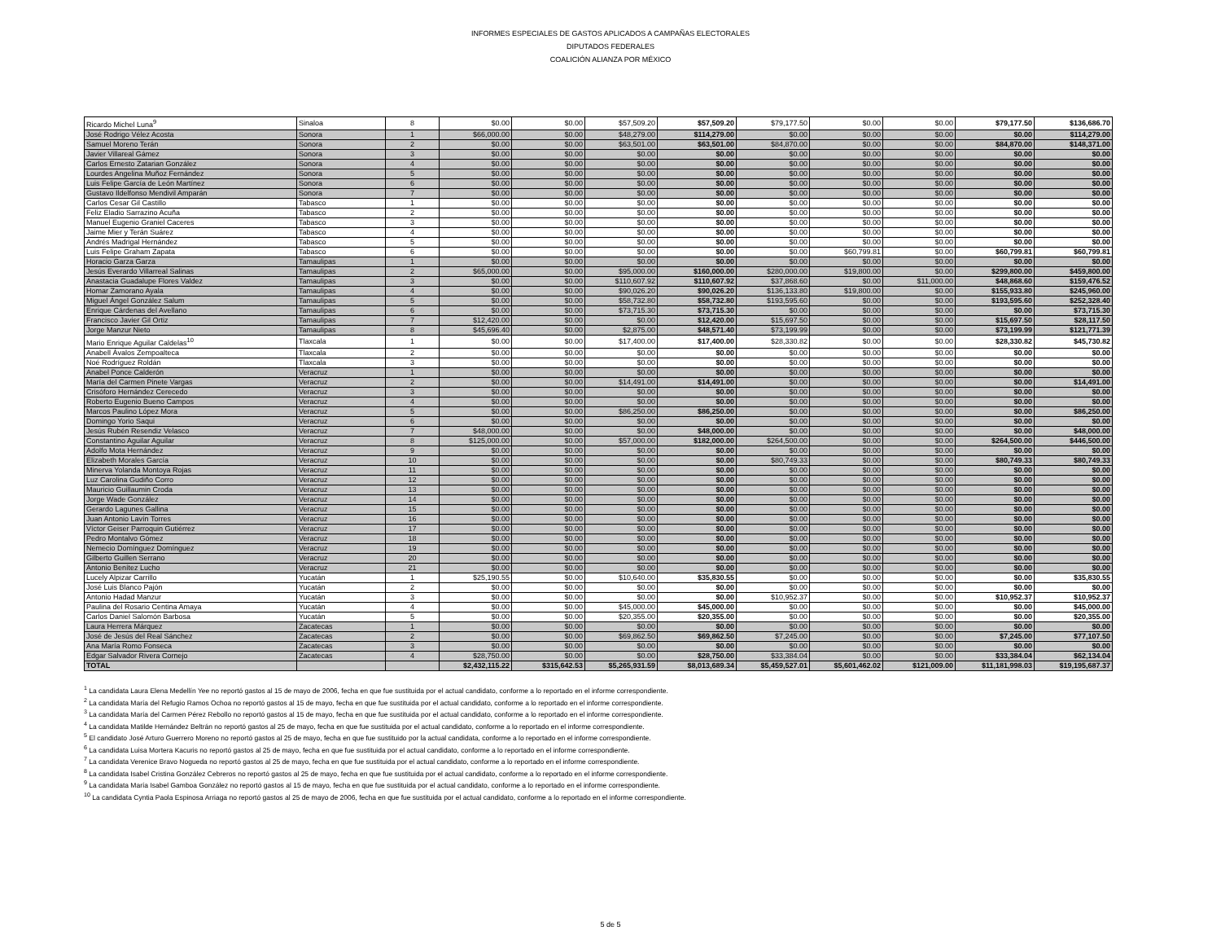INFORMES ESPECIALES DE GASTOS APLICADOS A CAMPAÑAS ELECTORALES
DIPUTADOS FEDERALES
COALICIÓN ALIANZA POR MÉXICO
| Ricardo Michel Luna<sup>9</sup> | Sinaloa | 8 | $0.00 | $0.00 | $57,509.20 | $57,509.20 | $79,177.50 | $0.00 | $0.00 | $79,177.50 | $136,686.70 |
| José Rodrigo Vélez Acosta | Sonora | 1 | $66,000.00 | $0.00 | $48,279.00 | $114,279.00 | $0.00 | $0.00 | $0.00 | $0.00 | $114,279.00 |
| Samuel Moreno Terán | Sonora | 2 | $0.00 | $0.00 | $63,501.00 | $63,501.00 | $84,870.00 | $0.00 | $0.00 | $84,870.00 | $148,371.00 |
| Javier Villareal Gámez | Sonora | 3 | $0.00 | $0.00 | $0.00 | $0.00 | $0.00 | $0.00 | $0.00 | $0.00 | $0.00 |
| Carlos Ernesto Zatarian González | Sonora | 4 | $0.00 | $0.00 | $0.00 | $0.00 | $0.00 | $0.00 | $0.00 | $0.00 | $0.00 |
| Lourdes Angelina Muñoz Fernández | Sonora | 5 | $0.00 | $0.00 | $0.00 | $0.00 | $0.00 | $0.00 | $0.00 | $0.00 | $0.00 |
| Luis Felipe García de León Martínez | Sonora | 6 | $0.00 | $0.00 | $0.00 | $0.00 | $0.00 | $0.00 | $0.00 | $0.00 | $0.00 |
| Gustavo Ildelfonso Mendivil Amparán | Sonora | 7 | $0.00 | $0.00 | $0.00 | $0.00 | $0.00 | $0.00 | $0.00 | $0.00 | $0.00 |
| Carlos Cesar Gil Castillo | Tabasco | 1 | $0.00 | $0.00 | $0.00 | $0.00 | $0.00 | $0.00 | $0.00 | $0.00 | $0.00 |
| Feliz Eladio Sarrazino Acuña | Tabasco | 2 | $0.00 | $0.00 | $0.00 | $0.00 | $0.00 | $0.00 | $0.00 | $0.00 | $0.00 |
| Manuel Eugenio Graniel Caceres | Tabasco | 3 | $0.00 | $0.00 | $0.00 | $0.00 | $0.00 | $0.00 | $0.00 | $0.00 | $0.00 |
| Jaime Mier y Terán Suárez | Tabasco | 4 | $0.00 | $0.00 | $0.00 | $0.00 | $0.00 | $0.00 | $0.00 | $0.00 | $0.00 |
| Andrés Madrigal Hernández | Tabasco | 5 | $0.00 | $0.00 | $0.00 | $0.00 | $0.00 | $0.00 | $0.00 | $0.00 | $0.00 |
| Luis Felipe Graham Zapata | Tabasco | 6 | $0.00 | $0.00 | $0.00 | $0.00 | $0.00 | $60,799.81 | $0.00 | $60,799.81 | $60,799.81 |
| Horacio Garza Garza | Tamaulipas | 1 | $0.00 | $0.00 | $0.00 | $0.00 | $0.00 | $0.00 | $0.00 | $0.00 | $0.00 |
| Jesús Everardo Villarreal Salinas | Tamaulipas | 2 | $65,000.00 | $0.00 | $95,000.00 | $160,000.00 | $280,000.00 | $19,800.00 | $0.00 | $299,800.00 | $459,800.00 |
| Anastacia Guadalupe Flores Valdez | Tamaulipas | 3 | $0.00 | $0.00 | $110,607.92 | $110,607.92 | $37,868.60 | $0.00 | $11,000.00 | $48,868.60 | $159,476.52 |
| Homar Zamorano Ayala | Tamaulipas | 4 | $0.00 | $0.00 | $90,026.20 | $90,026.20 | $136,133.80 | $19,800.00 | $0.00 | $155,933.80 | $245,960.00 |
| Miguel Ángel González Salum | Tamaulipas | 5 | $0.00 | $0.00 | $58,732.80 | $58,732.80 | $193,595.60 | $0.00 | $0.00 | $193,595.60 | $252,328.40 |
| Enrique Cárdenas del Avellano | Tamaulipas | 6 | $0.00 | $0.00 | $73,715.30 | $73,715.30 | $0.00 | $0.00 | $0.00 | $0.00 | $73,715.30 |
| Francisco Javier Gil Ortiz | Tamaulipas | 7 | $12,420.00 | $0.00 | $0.00 | $12,420.00 | $15,697.50 | $0.00 | $0.00 | $15,697.50 | $28,117.50 |
| Jorge Manzur Nieto | Tamaulipas | 8 | $45,696.40 | $0.00 | $2,875.00 | $48,571.40 | $73,199.99 | $0.00 | $0.00 | $73,199.99 | $121,771.39 |
| Mario Enrique Aguilar Caldelas<sup>10</sup> | Tlaxcala | 1 | $0.00 | $0.00 | $17,400.00 | $17,400.00 | $28,330.82 | $0.00 | $0.00 | $28,330.82 | $45,730.82 |
| Anabell Ávalos Zempoalteca | Tlaxcala | 2 | $0.00 | $0.00 | $0.00 | $0.00 | $0.00 | $0.00 | $0.00 | $0.00 | $0.00 |
| Noé Rodríguez Roldán | Tlaxcala | 3 | $0.00 | $0.00 | $0.00 | $0.00 | $0.00 | $0.00 | $0.00 | $0.00 | $0.00 |
| Anabel Ponce Calderón | Veracruz | 1 | $0.00 | $0.00 | $0.00 | $0.00 | $0.00 | $0.00 | $0.00 | $0.00 | $0.00 |
| María del Carmen Pinete Vargas | Veracruz | 2 | $0.00 | $0.00 | $14,491.00 | $14,491.00 | $0.00 | $0.00 | $0.00 | $0.00 | $14,491.00 |
| Crisóforo Hernández Cerecedo | Veracruz | 3 | $0.00 | $0.00 | $0.00 | $0.00 | $0.00 | $0.00 | $0.00 | $0.00 | $0.00 |
| Roberto Eugenio Bueno Campos | Veracruz | 4 | $0.00 | $0.00 | $0.00 | $0.00 | $0.00 | $0.00 | $0.00 | $0.00 | $0.00 |
| Marcos Paulino López Mora | Veracruz | 5 | $0.00 | $0.00 | $86,250.00 | $86,250.00 | $0.00 | $0.00 | $0.00 | $0.00 | $86,250.00 |
| Domingo Yorio Saqui | Veracruz | 6 | $0.00 | $0.00 | $0.00 | $0.00 | $0.00 | $0.00 | $0.00 | $0.00 | $0.00 |
| Jesús Rubén Resendiz Velasco | Veracruz | 7 | $48,000.00 | $0.00 | $0.00 | $48,000.00 | $0.00 | $0.00 | $0.00 | $0.00 | $48,000.00 |
| Constantino Aguilar Aguilar | Veracruz | 8 | $125,000.00 | $0.00 | $57,000.00 | $182,000.00 | $264,500.00 | $0.00 | $0.00 | $264,500.00 | $446,500.00 |
| Adolfo Mota Hernández | Veracruz | 9 | $0.00 | $0.00 | $0.00 | $0.00 | $0.00 | $0.00 | $0.00 | $0.00 | $0.00 |
| Elizabeth Morales García | Veracruz | 10 | $0.00 | $0.00 | $0.00 | $0.00 | $80,749.33 | $0.00 | $0.00 | $80,749.33 | $80,749.33 |
| Minerva Yolanda Montoya Rojas | Veracruz | 11 | $0.00 | $0.00 | $0.00 | $0.00 | $0.00 | $0.00 | $0.00 | $0.00 | $0.00 |
| Luz Carolina Gudiño Corro | Veracruz | 12 | $0.00 | $0.00 | $0.00 | $0.00 | $0.00 | $0.00 | $0.00 | $0.00 | $0.00 |
| Mauricio Guillaumin Croda | Veracruz | 13 | $0.00 | $0.00 | $0.00 | $0.00 | $0.00 | $0.00 | $0.00 | $0.00 | $0.00 |
| Jorge Wade González | Veracruz | 14 | $0.00 | $0.00 | $0.00 | $0.00 | $0.00 | $0.00 | $0.00 | $0.00 | $0.00 |
| Gerardo Lagunes Gallina | Veracruz | 15 | $0.00 | $0.00 | $0.00 | $0.00 | $0.00 | $0.00 | $0.00 | $0.00 | $0.00 |
| Juan Antonio Lavín Torres | Veracruz | 16 | $0.00 | $0.00 | $0.00 | $0.00 | $0.00 | $0.00 | $0.00 | $0.00 | $0.00 |
| Víctor Geiser Parroquin Gutiérrez | Veracruz | 17 | $0.00 | $0.00 | $0.00 | $0.00 | $0.00 | $0.00 | $0.00 | $0.00 | $0.00 |
| Pedro Montalvo Gómez | Veracruz | 18 | $0.00 | $0.00 | $0.00 | $0.00 | $0.00 | $0.00 | $0.00 | $0.00 | $0.00 |
| Nemecio Domínguez Domínguez | Veracruz | 19 | $0.00 | $0.00 | $0.00 | $0.00 | $0.00 | $0.00 | $0.00 | $0.00 | $0.00 |
| Gilberto Guillen Serrano | Veracruz | 20 | $0.00 | $0.00 | $0.00 | $0.00 | $0.00 | $0.00 | $0.00 | $0.00 | $0.00 |
| Antonio Benítez Lucho | Veracruz | 21 | $0.00 | $0.00 | $0.00 | $0.00 | $0.00 | $0.00 | $0.00 | $0.00 | $0.00 |
| Lucely Alpizar Carrillo | Yucatán | 1 | $25,190.55 | $0.00 | $10,640.00 | $35,830.55 | $0.00 | $0.00 | $0.00 | $0.00 | $35,830.55 |
| José Luis Blanco Pajón | Yucatán | 2 | $0.00 | $0.00 | $0.00 | $0.00 | $0.00 | $0.00 | $0.00 | $0.00 | $0.00 |
| Antonio Hadad Manzur | Yucatán | 3 | $0.00 | $0.00 | $0.00 | $0.00 | $10,952.37 | $0.00 | $0.00 | $10,952.37 | $10,952.37 |
| Paulina del Rosario Centina Amaya | Yucatán | 4 | $0.00 | $0.00 | $45,000.00 | $45,000.00 | $0.00 | $0.00 | $0.00 | $0.00 | $45,000.00 |
| Carlos Daniel Salomón Barbosa | Yucatán | 5 | $0.00 | $0.00 | $20,355.00 | $20,355.00 | $0.00 | $0.00 | $0.00 | $0.00 | $20,355.00 |
| Laura Herrera Márquez | Zacatecas | 1 | $0.00 | $0.00 | $0.00 | $0.00 | $0.00 | $0.00 | $0.00 | $0.00 | $0.00 |
| José de Jesús del Real Sánchez | Zacatecas | 2 | $0.00 | $0.00 | $69,862.50 | $69,862.50 | $7,245.00 | $0.00 | $0.00 | $7,245.00 | $77,107.50 |
| Ana María Romo Fonseca | Zacatecas | 3 | $0.00 | $0.00 | $0.00 | $0.00 | $0.00 | $0.00 | $0.00 | $0.00 | $0.00 |
| Edgar Salvador Rivera Cornejo | Zacatecas | 4 | $28,750.00 | $0.00 | $0.00 | $28,750.00 | $33,384.04 | $0.00 | $0.00 | $33,384.04 | $62,134.04 |
| TOTAL | | | $2,432,115.22 | $315,642.53 | $5,265,931.59 | $8,013,689.34 | $5,459,527.01 | $5,601,462.02 | $121,009.00 | $11,181,998.03 | $19,195,687.37 |
<sup>1</sup> La candidata Laura Elena Medellín Yee no reportó gastos al 15 de mayo de 2006, fecha en que fue sustituida por el actual candidato, conforme a lo reportado en el informe correspondiente.
<sup>2</sup> La candidata María del Refugio Ramos Ochoa no reportó gastos al 15 de mayo, fecha en que fue sustituida por el actual candidato, conforme a lo reportado en el informe correspondiente.
<sup>3</sup> La candidata María del Carmen Pérez Rebollo no reportó gastos al 15 de mayo, fecha en que fue sustituida por el actual candidato, conforme a lo reportado en el informe correspondiente.
<sup>4</sup> La candidata Matilde Hernández Beltrán no reportó gastos al 25 de mayo, fecha en que fue sustituida por el actual candidato, conforme a lo reportado en el informe correspondiente.
<sup>5</sup> El candidato José Arturo Guerrero Moreno no reportó gastos al 25 de mayo, fecha en que fue sustituido por la actual candidata, conforme a lo reportado en el informe correspondiente.
<sup>6</sup> La candidata Luisa Mortera Kacuris no reportó gastos al 25 de mayo, fecha en que fue sustituida por el actual candidato, conforme a lo reportado en el informe correspondiente.
<sup>7</sup> La candidata Verenice Bravo Nogueda no reportó gastos al 25 de mayo, fecha en que fue sustituida por el actual candidato, conforme a lo reportado en el informe correspondiente.
<sup>8</sup> La candidata Isabel Cristina González Cebreros no reportó gastos al 25 de mayo, fecha en que fue sustituida por el actual candidato, conforme a lo reportado en el informe correspondiente.
<sup>9</sup> La candidata María Isabel Gamboa González no reportó gastos al 15 de mayo, fecha en que fue sustituida por el actual candidato, conforme a lo reportado en el informe correspondiente.
<sup>10</sup> La candidata Cyntia Paola Espinosa Arriaga no reportó gastos al 25 de mayo de 2006, fecha en que fue sustituida por el actual candidato, conforme a lo reportado en el informe correspondiente.
5 de 5